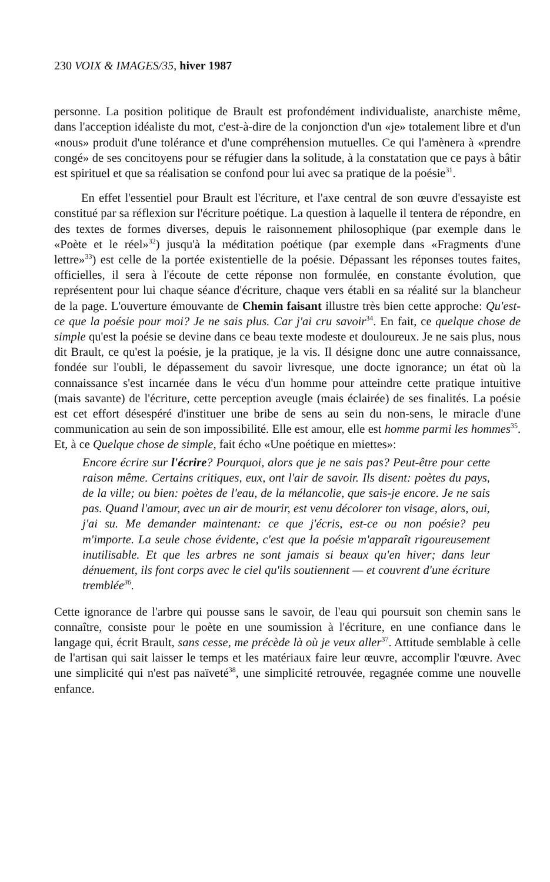230 VOIX & IMAGES/35, hiver 1987
personne. La position politique de Brault est profondément individualiste, anarchiste même, dans l'acception idéaliste du mot, c'est-à-dire de la conjonction d'un «je» totalement libre et d'un «nous» produit d'une tolérance et d'une compréhension mutuelles. Ce qui l'amènera à «prendre congé» de ses concitoyens pour se réfugier dans la solitude, à la constatation que ce pays à bâtir est spirituel et que sa réalisation se confond pour lui avec sa pratique de la poésie<sup>31</sup>.
En effet l'essentiel pour Brault est l'écriture, et l'axe central de son œuvre d'essayiste est constitué par sa réflexion sur l'écriture poétique. La question à laquelle il tentera de répondre, en des textes de formes diverses, depuis le raisonnement philosophique (par exemple dans le «Poète et le réel»<sup>32</sup>) jusqu'à la méditation poétique (par exemple dans «Fragments d'une lettre»<sup>33</sup>) est celle de la portée existentielle de la poésie. Dépassant les réponses toutes faites, officielles, il sera à l'écoute de cette réponse non formulée, en constante évolution, que représentent pour lui chaque séance d'écriture, chaque vers établi en sa réalité sur la blancheur de la page. L'ouverture émouvante de Chemin faisant illustre très bien cette approche: Qu'est-ce que la poésie pour moi? Je ne sais plus. Car j'ai cru savoir<sup>34</sup>. En fait, ce quelque chose de simple qu'est la poésie se devine dans ce beau texte modeste et douloureux. Je ne sais plus, nous dit Brault, ce qu'est la poésie, je la pratique, je la vis. Il désigne donc une autre connaissance, fondée sur l'oubli, le dépassement du savoir livresque, une docte ignorance; un état où la connaissance s'est incarnée dans le vécu d'un homme pour atteindre cette pratique intuitive (mais savante) de l'écriture, cette perception aveugle (mais éclairée) de ses finalités. La poésie est cet effort désespéré d'instituer une bribe de sens au sein du non-sens, le miracle d'une communication au sein de son impossibilité. Elle est amour, elle est homme parmi les hommes<sup>35</sup>. Et, à ce Quelque chose de simple, fait écho «Une poétique en miettes»:
Encore écrire sur l'écrire? Pourquoi, alors que je ne sais pas? Peut-être pour cette raison même. Certains critiques, eux, ont l'air de savoir. Ils disent: poètes du pays, de la ville; ou bien: poètes de l'eau, de la mélancolie, que sais-je encore. Je ne sais pas. Quand l'amour, avec un air de mourir, est venu décolorer ton visage, alors, oui, j'ai su. Me demander maintenant: ce que j'écris, est-ce ou non poésie? peu m'importe. La seule chose évidente, c'est que la poésie m'apparaît rigoureusement inutilisable. Et que les arbres ne sont jamais si beaux qu'en hiver; dans leur dénuement, ils font corps avec le ciel qu'ils soutiennent — et couvrent d'une écriture tremblée<sup>36</sup>.
Cette ignorance de l'arbre qui pousse sans le savoir, de l'eau qui poursuit son chemin sans le connaître, consiste pour le poète en une soumission à l'écriture, en une confiance dans le langage qui, écrit Brault, sans cesse, me précède là où je veux aller<sup>37</sup>. Attitude semblable à celle de l'artisan qui sait laisser le temps et les matériaux faire leur œuvre, accomplir l'œuvre. Avec une simplicité qui n'est pas naïveté<sup>38</sup>, une simplicité retrouvée, regagnée comme une nouvelle enfance.